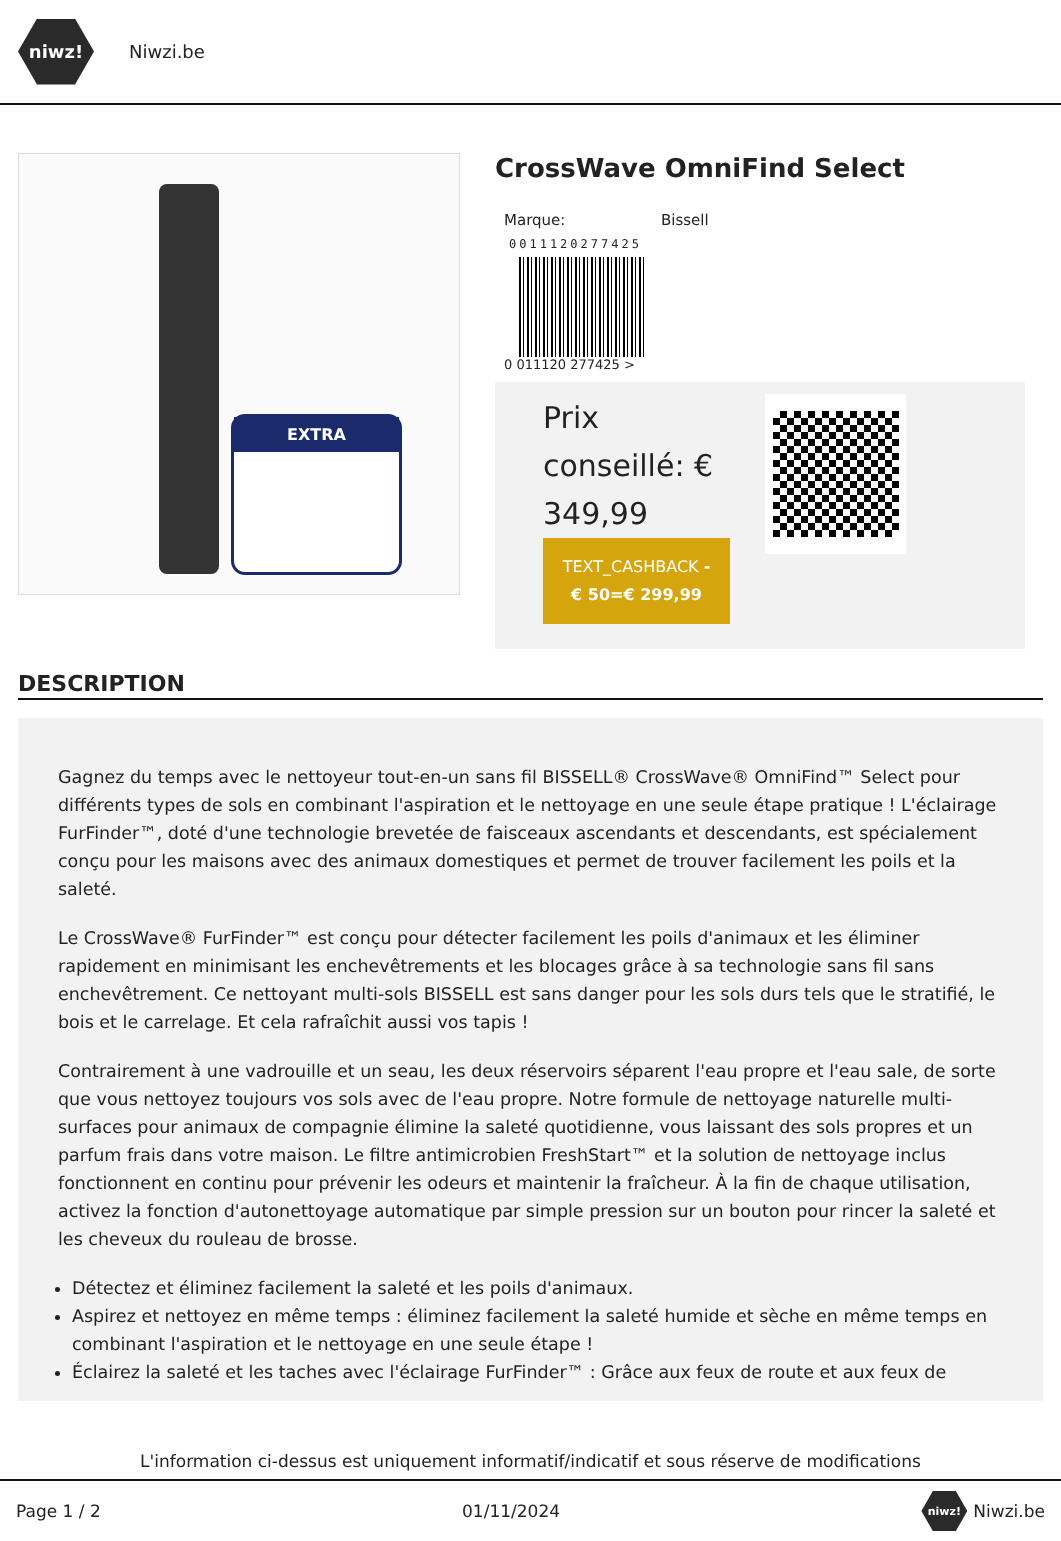niwz!
Niwzi.be
EXTRA
CrossWave OmniFind Select
Marque: Bissell
0011120277425
0 011120 277425 >
Prix conseillé: € 349,99
TEXT_CASHBACK -€ 50=€ 299,99
DESCRIPTION
Gagnez du temps avec le nettoyeur tout-en-un sans fil BISSELL® CrossWave® OmniFind™ Select pour différents types de sols en combinant l'aspiration et le nettoyage en une seule étape pratique ! L'éclairage FurFinder™, doté d'une technologie brevetée de faisceaux ascendants et descendants, est spécialement conçu pour les maisons avec des animaux domestiques et permet de trouver facilement les poils et la saleté.
Le CrossWave® FurFinder™ est conçu pour détecter facilement les poils d'animaux et les éliminer rapidement en minimisant les enchevêtrements et les blocages grâce à sa technologie sans fil sans enchevêtrement. Ce nettoyant multi-sols BISSELL est sans danger pour les sols durs tels que le stratifié, le bois et le carrelage. Et cela rafraîchit aussi vos tapis !
Contrairement à une vadrouille et un seau, les deux réservoirs séparent l'eau propre et l'eau sale, de sorte que vous nettoyez toujours vos sols avec de l'eau propre. Notre formule de nettoyage naturelle multi-surfaces pour animaux de compagnie élimine la saleté quotidienne, vous laissant des sols propres et un parfum frais dans votre maison. Le filtre antimicrobien FreshStart™ et la solution de nettoyage inclus fonctionnent en continu pour prévenir les odeurs et maintenir la fraîcheur. À la fin de chaque utilisation, activez la fonction d'autonettoyage automatique par simple pression sur un bouton pour rincer la saleté et les cheveux du rouleau de brosse.
Détectez et éliminez facilement la saleté et les poils d'animaux.
Aspirez et nettoyez en même temps : éliminez facilement la saleté humide et sèche en même temps en combinant l'aspiration et le nettoyage en une seule étape !
Éclairez la saleté et les taches avec l'éclairage FurFinder™ : Grâce aux feux de route et aux feux de
L'information ci-dessus est uniquement informatif/indicatif et sous réserve de modifications
Page 1 / 2 01/11/2024 niwz! Niwzi.be